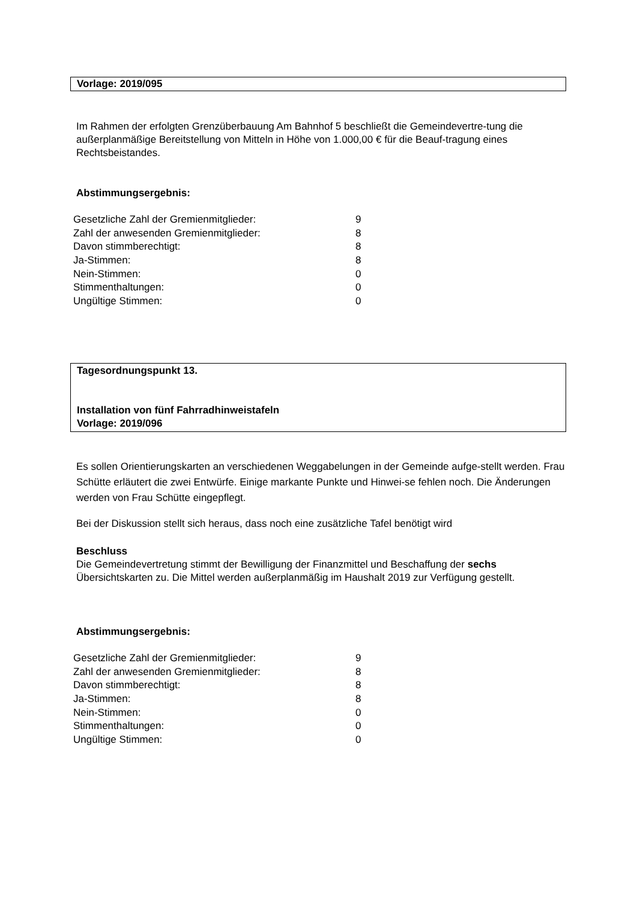Vorlage: 2019/095
Im Rahmen der erfolgten Grenzüberbauung Am Bahnhof 5 beschließt die Gemeindevertre-tung die außerplanmäßige Bereitstellung von Mitteln in Höhe von 1.000,00 € für die Beauf-tragung eines Rechtsbeistandes.
Abstimmungsergebnis:
| Gesetzliche Zahl der Gremienmitglieder: | 9 |
| Zahl der anwesenden Gremienmitglieder: | 8 |
| Davon stimmberechtigt: | 8 |
| Ja-Stimmen: | 8 |
| Nein-Stimmen: | 0 |
| Stimmenthaltungen: | 0 |
| Ungültige Stimmen: | 0 |
Tagesordnungspunkt 13.
Installation von fünf Fahrradhinweistafeln
Vorlage: 2019/096
Es sollen Orientierungskarten an verschiedenen Weggabelungen in der Gemeinde aufge-stellt werden. Frau Schütte erläutert die zwei Entwürfe. Einige markante Punkte und Hinwei-se fehlen noch. Die Änderungen werden von Frau Schütte eingepflegt.
Bei der Diskussion stellt sich heraus, dass noch eine zusätzliche Tafel benötigt wird
Beschluss
Die Gemeindevertretung stimmt der Bewilligung der Finanzmittel und Beschaffung der sechs Übersichtskarten zu. Die Mittel werden außerplanmäßig im Haushalt 2019 zur Verfügung gestellt.
Abstimmungsergebnis:
| Gesetzliche Zahl der Gremienmitglieder: | 9 |
| Zahl der anwesenden Gremienmitglieder: | 8 |
| Davon stimmberechtigt: | 8 |
| Ja-Stimmen: | 8 |
| Nein-Stimmen: | 0 |
| Stimmenthaltungen: | 0 |
| Ungültige Stimmen: | 0 |